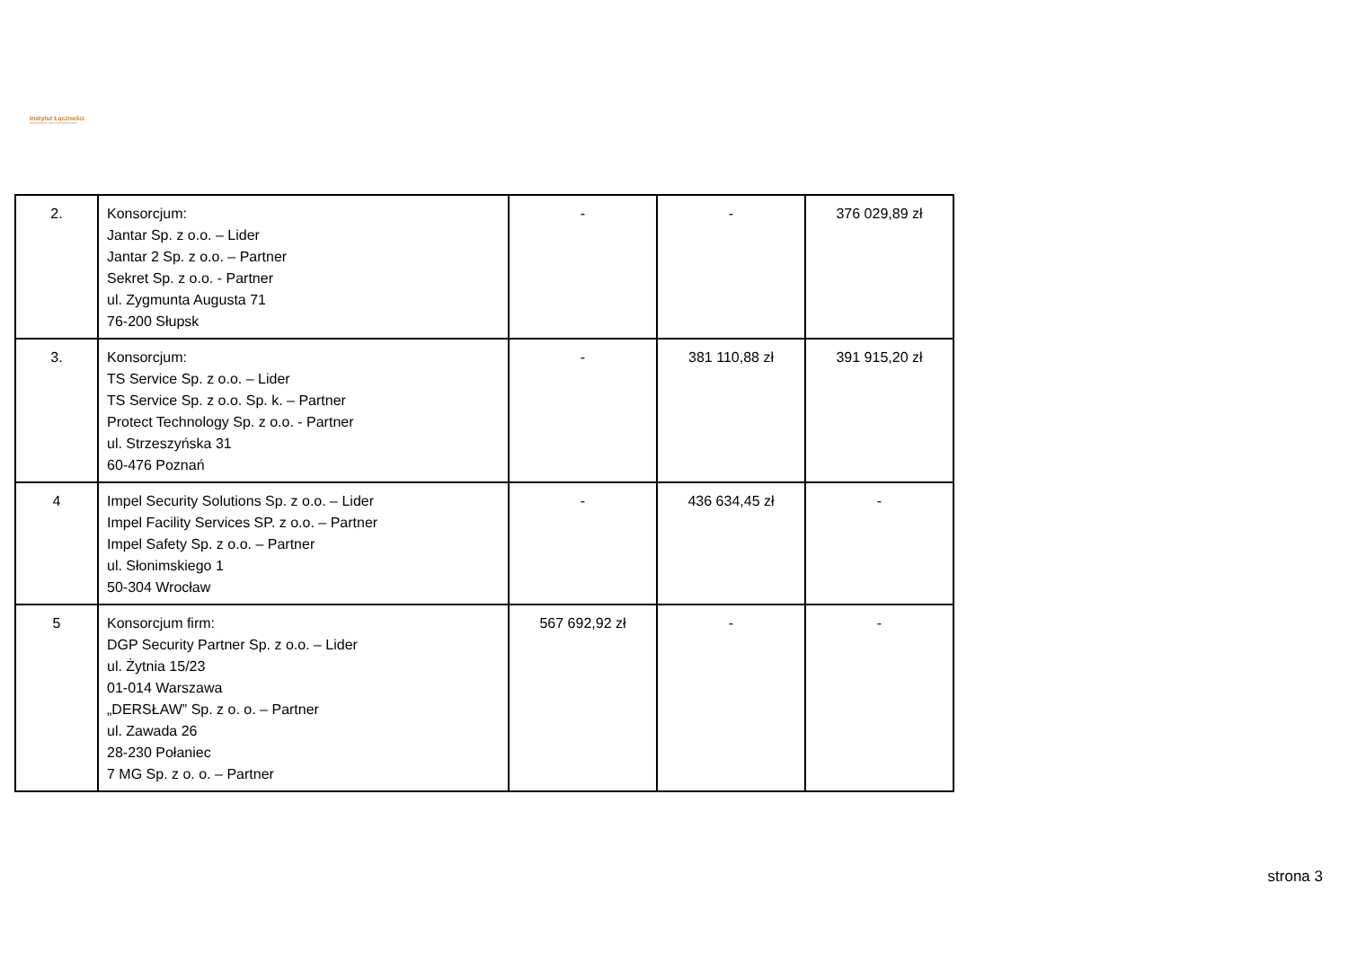Instytut Łączności
PAŃSTWOWY INSTYTUT BADAWCZY
| 2. | Konsorcjum: Jantar Sp. z o.o. – Lider Jantar 2 Sp. z o.o. – Partner Sekret Sp. z o.o. - Partner ul. Zygmunta Augusta 71 76-200 Słupsk | - | - | 376 029,89 zł |
| 3. | Konsorcjum: TS Service Sp. z o.o. – Lider TS Service Sp. z o.o. Sp. k. – Partner Protect Technology Sp. z o.o. - Partner ul. Strzeszyńska 31 60-476 Poznań | - | 381 110,88 zł | 391 915,20 zł |
| 4 | Impel Security Solutions Sp. z o.o. – Lider Impel Facility Services SP. z o.o. – Partner Impel Safety Sp. z o.o. – Partner ul. Słonimskiego 1 50-304 Wrocław | - | 436 634,45 zł | - |
| 5 | Konsorcjum firm: DGP Security Partner Sp. z o.o. – Lider ul. Żytnia 15/23 01-014 Warszawa „DERSŁAW” Sp. z o. o. – Partner ul. Zawada 26 28-230 Połaniec 7 MG Sp. z o. o. – Partner | 567 692,92 zł | - | - |
strona 3